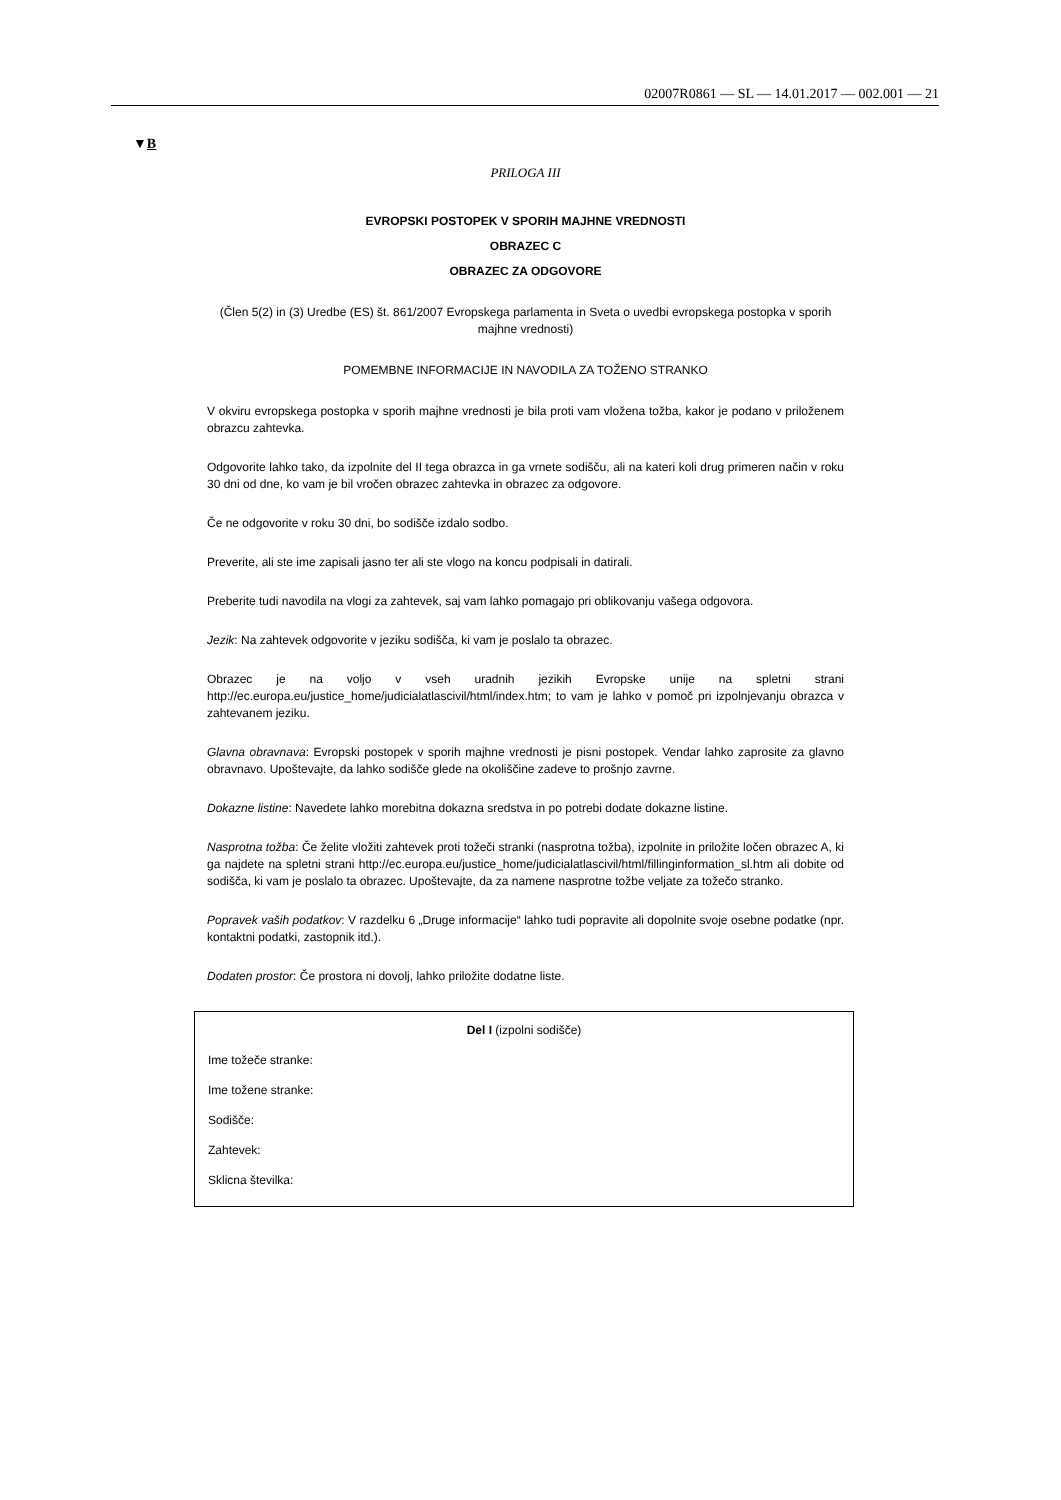02007R0861 — SL — 14.01.2017 — 002.001 — 21
▼B
PRILOGA III
EVROPSKI POSTOPEK V SPORIH MAJHNE VREDNOSTI
OBRAZEC C
OBRAZEC ZA ODGOVORE
(Člen 5(2) in (3) Uredbe (ES) št. 861/2007 Evropskega parlamenta in Sveta o uvedbi evropskega postopka v sporih majhne vrednosti)
POMEMBNE INFORMACIJE IN NAVODILA ZA TOŽENO STRANKO
V okviru evropskega postopka v sporih majhne vrednosti je bila proti vam vložena tožba, kakor je podano v priloženem obrazcu zahtevka.
Odgovorite lahko tako, da izpolnite del II tega obrazca in ga vrnete sodišču, ali na kateri koli drug primeren način v roku 30 dni od dne, ko vam je bil vročen obrazec zahtevka in obrazec za odgovore.
Če ne odgovorite v roku 30 dni, bo sodišče izdalo sodbo.
Preverite, ali ste ime zapisali jasno ter ali ste vlogo na koncu podpisali in datirali.
Preberite tudi navodila na vlogi za zahtevek, saj vam lahko pomagajo pri oblikovanju vašega odgovora.
Jezik: Na zahtevek odgovorite v jeziku sodišča, ki vam je poslalo ta obrazec.
Obrazec je na voljo v vseh uradnih jezikih Evropske unije na spletni strani http://ec.europa.eu/justice_home/judicialatlascivil/html/index.htm; to vam je lahko v pomoč pri izpolnjevanju obrazca v zahtevanem jeziku.
Glavna obravnava: Evropski postopek v sporih majhne vrednosti je pisni postopek. Vendar lahko zaprosite za glavno obravnavo. Upoštevajte, da lahko sodišče glede na okoliščine zadeve to prošnjo zavrne.
Dokazne listine: Navedete lahko morebitna dokazna sredstva in po potrebi dodate dokazne listine.
Nasprotna tožba: Če želite vložiti zahtevek proti tožeči stranki (nasprotna tožba), izpolnite in priložite ločen obrazec A, ki ga najdete na spletni strani http://ec.europa.eu/justice_home/judicialatlascivil/html/fillinginformation_sl.htm ali dobite od sodišča, ki vam je poslalo ta obrazec. Upoštevajte, da za namene nasprotne tožbe veljate za tožečo stranko.
Popravek vaših podatkov: V razdelku 6 „Druge informacije“ lahko tudi popravite ali dopolnite svoje osebne podatke (npr. kontaktni podatki, zastopnik itd.).
Dodaten prostor: Če prostora ni dovolj, lahko priložite dodatne liste.
Del I (izpolni sodišče)
Ime tožeče stranke:
Ime tožene stranke:
Sodišče:
Zahtevek:
Sklicna številka: